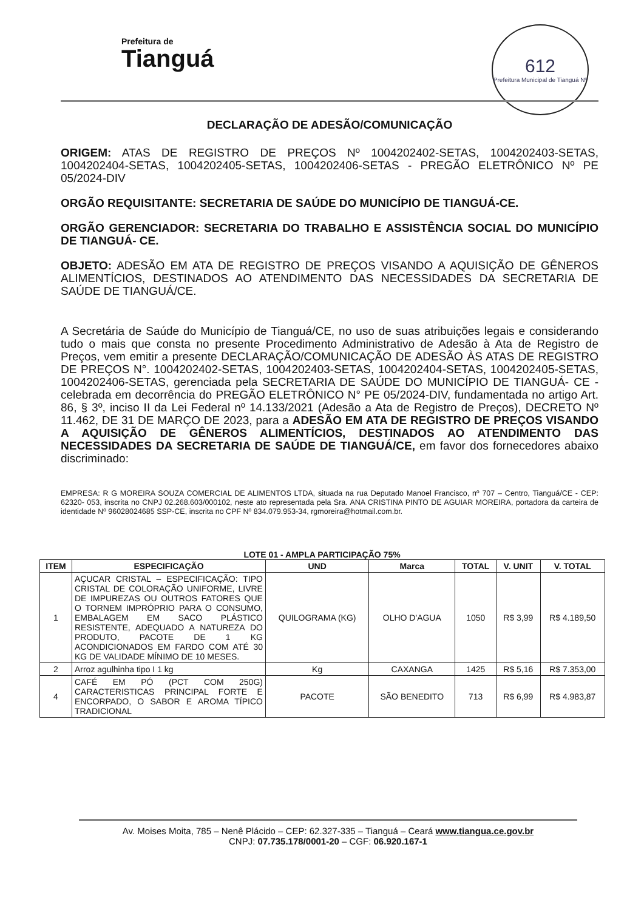Prefeitura de
Tianguá
612
Prefeitura Municipal de Tianguá Nº
DECLARAÇÃO DE ADESÃO/COMUNICAÇÃO
ORIGEM: ATAS DE REGISTRO DE PREÇOS Nº 1004202402-SETAS, 1004202403-SETAS, 1004202404-SETAS, 1004202405-SETAS, 1004202406-SETAS - PREGÃO ELETRÔNICO Nº PE 05/2024-DIV
ORGÃO REQUISITANTE: SECRETARIA DE SAÚDE DO MUNICÍPIO DE TIANGUÁ-CE.
ORGÃO GERENCIADOR: SECRETARIA DO TRABALHO E ASSISTÊNCIA SOCIAL DO MUNICÍPIO DE TIANGUÁ- CE.
OBJETO: ADESÃO EM ATA DE REGISTRO DE PREÇOS VISANDO A AQUISIÇÃO DE GÊNEROS ALIMENTÍCIOS, DESTINADOS AO ATENDIMENTO DAS NECESSIDADES DA SECRETARIA DE SAÚDE DE TIANGUÁ/CE.
A Secretária de Saúde do Município de Tianguá/CE, no uso de suas atribuições legais e considerando tudo o mais que consta no presente Procedimento Administrativo de Adesão à Ata de Registro de Preços, vem emitir a presente DECLARAÇÃO/COMUNICAÇÃO DE ADESÃO ÀS ATAS DE REGISTRO DE PREÇOS N°. 1004202402-SETAS, 1004202403-SETAS, 1004202404-SETAS, 1004202405-SETAS, 1004202406-SETAS, gerenciada pela SECRETARIA DE SAÚDE DO MUNICÍPIO DE TIANGUÁ- CE - celebrada em decorrência do PREGÃO ELETRÔNICO N° PE 05/2024-DIV, fundamentada no artigo Art. 86, § 3º, inciso II da Lei Federal nº 14.133/2021 (Adesão a Ata de Registro de Preços), DECRETO Nº 11.462, DE 31 DE MARÇO DE 2023, para a ADESÃO EM ATA DE REGISTRO DE PREÇOS VISANDO A AQUISIÇÃO DE GÊNEROS ALIMENTÍCIOS, DESTINADOS AO ATENDIMENTO DAS NECESSIDADES DA SECRETARIA DE SAÚDE DE TIANGUÁ/CE, em favor dos fornecedores abaixo discriminado:
EMPRESA: R G MOREIRA SOUZA COMERCIAL DE ALIMENTOS LTDA, situada na rua Deputado Manoel Francisco, nº 707 – Centro, Tianguá/CE - CEP: 62320- 053, inscrita no CNPJ 02.268.603/000102, neste ato representada pela Sra. ANA CRISTINA PINTO DE AGUIAR MOREIRA, portadora da carteira de identidade Nº 96028024685 SSP-CE, inscrita no CPF Nº 834.079.953-34, rgmoreira@hotmail.com.br.
LOTE 01 - AMPLA PARTICIPAÇÃO 75%
| ITEM | ESPECIFICAÇÃO | UND | Marca | TOTAL | V. UNIT | V. TOTAL |
| --- | --- | --- | --- | --- | --- | --- |
| 1 | AÇUCAR CRISTAL – ESPECIFICAÇÃO: TIPO CRISTAL DE COLORAÇÃO UNIFORME, LIVRE DE IMPUREZAS OU OUTROS FATORES QUE O TORNEM IMPRÓPRIO PARA O CONSUMO, EMBALAGEM EM SACO PLÁSTICO RESISTENTE, ADEQUADO A NATUREZA DO PRODUTO, PACOTE DE 1 KG ACONDICIONADOS EM FARDO COM ATÉ 30 KG DE VALIDADE MÍNIMO DE 10 MESES. | QUILOGRAMA (KG) | OLHO D'AGUA | 1050 | R$ 3,99 | R$ 4.189,50 |
| 2 | Arroz agulhinha tipo I 1 kg | Kg | CAXANGA | 1425 | R$ 5,16 | R$ 7.353,00 |
| 4 | CAFÉ EM PÓ (PCT COM 250G) CARACTERISTICAS PRINCIPAL FORTE E ENCORPADO, O SABOR E AROMA TÍPICO TRADICIONAL | PACOTE | SÃO BENEDITO | 713 | R$ 6,99 | R$ 4.983,87 |
Av. Moises Moita, 785 – Nenê Plácido – CEP: 62.327-335 – Tianguá – Ceará www.tiangua.ce.gov.br
CNPJ: 07.735.178/0001-20 – CGF: 06.920.167-1